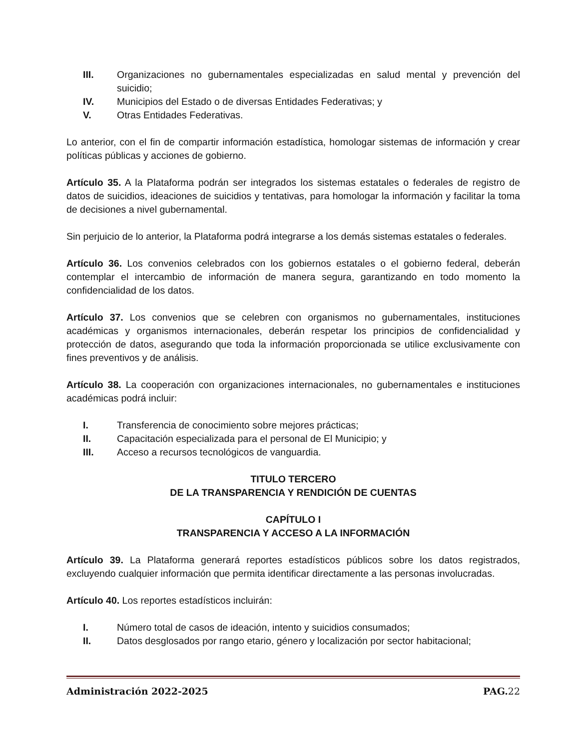III. Organizaciones no gubernamentales especializadas en salud mental y prevención del suicidio;
IV. Municipios del Estado o de diversas Entidades Federativas; y
V. Otras Entidades Federativas.
Lo anterior, con el fin de compartir información estadística, homologar sistemas de información y crear políticas públicas y acciones de gobierno.
Artículo 35. A la Plataforma podrán ser integrados los sistemas estatales o federales de registro de datos de suicidios, ideaciones de suicidios y tentativas, para homologar la información y facilitar la toma de decisiones a nivel gubernamental.
Sin perjuicio de lo anterior, la Plataforma podrá integrarse a los demás sistemas estatales o federales.
Artículo 36. Los convenios celebrados con los gobiernos estatales o el gobierno federal, deberán contemplar el intercambio de información de manera segura, garantizando en todo momento la confidencialidad de los datos.
Artículo 37. Los convenios que se celebren con organismos no gubernamentales, instituciones académicas y organismos internacionales, deberán respetar los principios de confidencialidad y protección de datos, asegurando que toda la información proporcionada se utilice exclusivamente con fines preventivos y de análisis.
Artículo 38. La cooperación con organizaciones internacionales, no gubernamentales e instituciones académicas podrá incluir:
I. Transferencia de conocimiento sobre mejores prácticas;
II. Capacitación especializada para el personal de El Municipio; y
III. Acceso a recursos tecnológicos de vanguardia.
TITULO TERCERO
DE LA TRANSPARENCIA Y RENDICIÓN DE CUENTAS
CAPÍTULO I
TRANSPARENCIA Y ACCESO A LA INFORMACIÓN
Artículo 39. La Plataforma generará reportes estadísticos públicos sobre los datos registrados, excluyendo cualquier información que permita identificar directamente a las personas involucradas.
Artículo 40. Los reportes estadísticos incluirán:
I. Número total de casos de ideación, intento y suicidios consumados;
II. Datos desglosados por rango etario, género y localización por sector habitacional;
Administración 2022-2025 PAG. 22